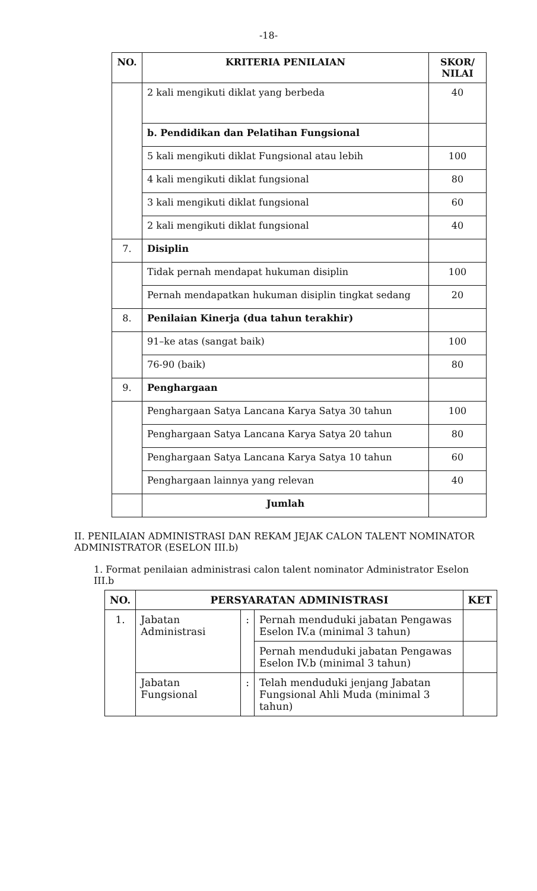-18-
| NO. | KRITERIA PENILAIAN | SKOR/ NILAI |
| --- | --- | --- |
| | 2 kali mengikuti diklat yang berbeda | 40 |
| | b. Pendidikan dan Pelatihan Fungsional | |
| | 5 kali mengikuti diklat Fungsional atau lebih | 100 |
| | 4 kali mengikuti diklat fungsional | 80 |
| | 3 kali mengikuti diklat fungsional | 60 |
| | 2 kali mengikuti diklat fungsional | 40 |
| 7. | Disiplin | |
| | Tidak pernah mendapat hukuman disiplin | 100 |
| | Pernah mendapatkan hukuman disiplin tingkat sedang | 20 |
| 8. | Penilaian Kinerja (dua tahun terakhir) | |
| | 91–ke atas (sangat baik) | 100 |
| | 76-90 (baik) | 80 |
| 9. | Penghargaan | |
| | Penghargaan Satya Lancana Karya Satya 30 tahun | 100 |
| | Penghargaan Satya Lancana Karya Satya 20 tahun | 80 |
| | Penghargaan Satya Lancana Karya Satya 10 tahun | 60 |
| | Penghargaan lainnya yang relevan | 40 |
| | Jumlah | |
II. PENILAIAN ADMINISTRASI DAN REKAM JEJAK CALON TALENT NOMINATOR ADMINISTRATOR (ESELON III.b)
1. Format penilaian administrasi calon talent nominator Administrator Eselon III.b
| NO. | PERSYARATAN ADMINISTRASI | | | KET |
| --- | --- | --- | --- | --- |
| 1. | Jabatan Administrasi | : | Pernah menduduki jabatan Pengawas Eselon IV.a (minimal 3 tahun) | |
| | | | Pernah menduduki jabatan Pengawas Eselon IV.b (minimal 3 tahun) | |
| | Jabatan Fungsional | : | Telah menduduki jenjang Jabatan Fungsional Ahli Muda (minimal 3 tahun) | |